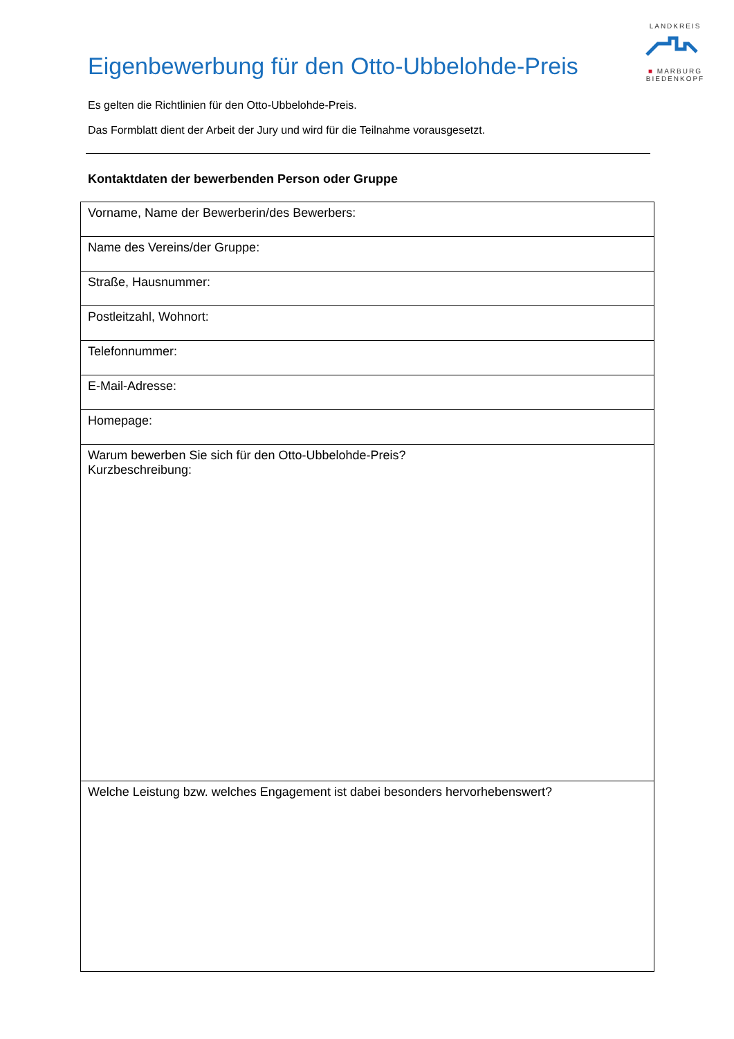LANDKREIS
■ MARBURG
BIEDENKOPF
Eigenbewerbung für den Otto-Ubbelohde-Preis
Es gelten die Richtlinien für den Otto-Ubbelohde-Preis.
Das Formblatt dient der Arbeit der Jury und wird für die Teilnahme vorausgesetzt.
Kontaktdaten der bewerbenden Person oder Gruppe
| Vorname, Name der Bewerberin/des Bewerbers: |
| Name des Vereins/der Gruppe: |
| Straße, Hausnummer: |
| Postleitzahl, Wohnort: |
| Telefonnummer: |
| E-Mail-Adresse: |
| Homepage: |
| Warum bewerben Sie sich für den Otto-Ubbelohde-Preis? Kurzbeschreibung: |
| Welche Leistung bzw. welches Engagement ist dabei besonders hervorhebenswert? |